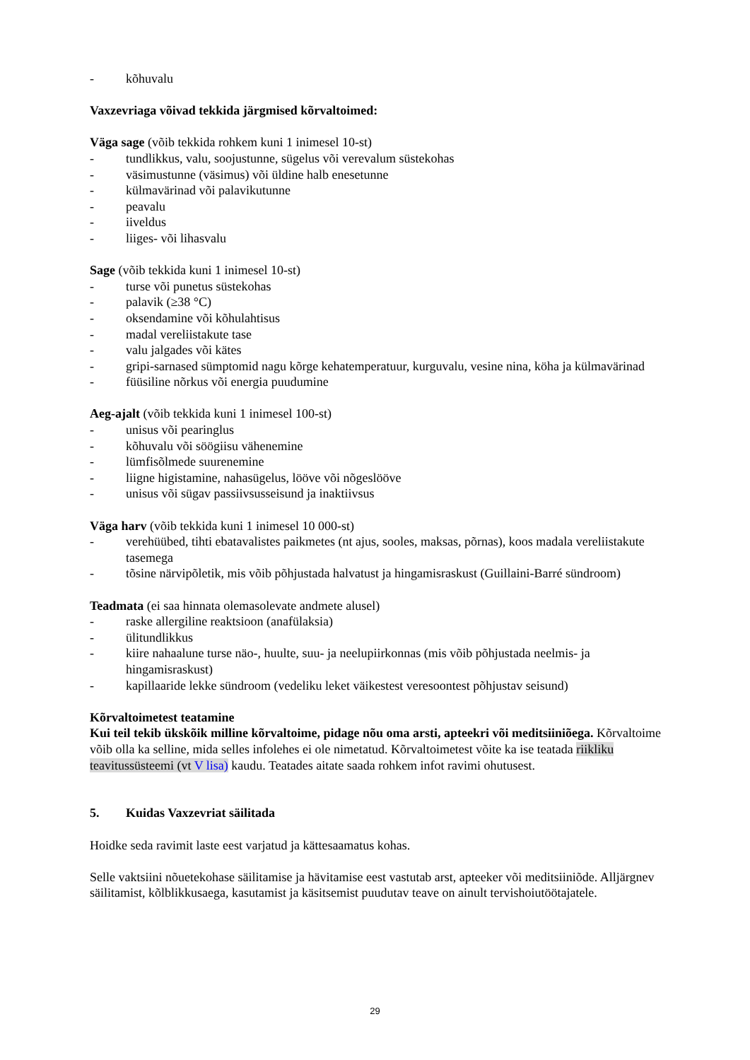- kõhuvalu
Vaxzevriaga võivad tekkida järgmised kõrvaltoimed:
Väga sage (võib tekkida rohkem kuni 1 inimesel 10-st)
- tundlikkus, valu, soojustunne, sügelus või verevalum süstekohas
- väsimustunne (väsimus) või üldine halb enesetunne
- külmavärinad või palavikutunne
- peavalu
- iiveldus
- liiges- või lihasvalu
Sage (võib tekkida kuni 1 inimesel 10-st)
- turse või punetus süstekohas
- palavik (≥38 °C)
- oksendamine või kõhulahtisus
- madal vereliistakute tase
- valu jalgades või kätes
- gripi-sarnased sümptomid nagu kõrge kehatemperatuur, kurguvalu, vesine nina, köha ja külmavärinad
- füüsiline nõrkus või energia puudumine
Aeg-ajalt (võib tekkida kuni 1 inimesel 100-st)
- unisus või pearinglus
- kõhuvalu või söögiisu vähenemine
- lümfisõlmede suurenemine
- liigne higistamine, nahasügelus, lööve või nõgeslööve
- unisus või sügav passiivsusseisund ja inaktiivsus
Väga harv (võib tekkida kuni 1 inimesel 10 000-st)
- verehüübed, tihti ebatavalistes paikmetes (nt ajus, sooles, maksas, põrnas), koos madala vereliistakute tasemega
- tõsine närvipõletik, mis võib põhjustada halvatust ja hingamisraskust (Guillaini-Barré sündroom)
Teadmata (ei saa hinnata olemasolevate andmete alusel)
- raske allergiline reaktsioon (anafülaksia)
- ülitundlikkus
- kiire nahaalune turse näo-, huulte, suu- ja neelupiirkonnas (mis võib põhjustada neelmis- ja hingamisraskust)
- kapillaaride lekke sündroom (vedeliku leket väikestest veresoontest põhjustav seisund)
Kõrvaltoimetest teatamine
Kui teil tekib ükskõik milline kõrvaltoime, pidage nõu oma arsti, apteekri või meditsiiniõega. Kõrvaltoime võib olla ka selline, mida selles infolehes ei ole nimetatud. Kõrvaltoimetest võite ka ise teatada riikliku teavitussüsteemi (vt V lisa) kaudu. Teatades aitate saada rohkem infot ravimi ohutusest.
5. Kuidas Vaxzevriat säilitada
Hoidke seda ravimit laste eest varjatud ja kättesaamatus kohas.
Selle vaktsiini nõuetekohase säilitamise ja hävitamise eest vastutab arst, apteeker või meditsiiniõde. Alljärgnev säilitamist, kõlblikkusaega, kasutamist ja käsitsemist puudutav teave on ainult tervishoiutöötajatele.
29